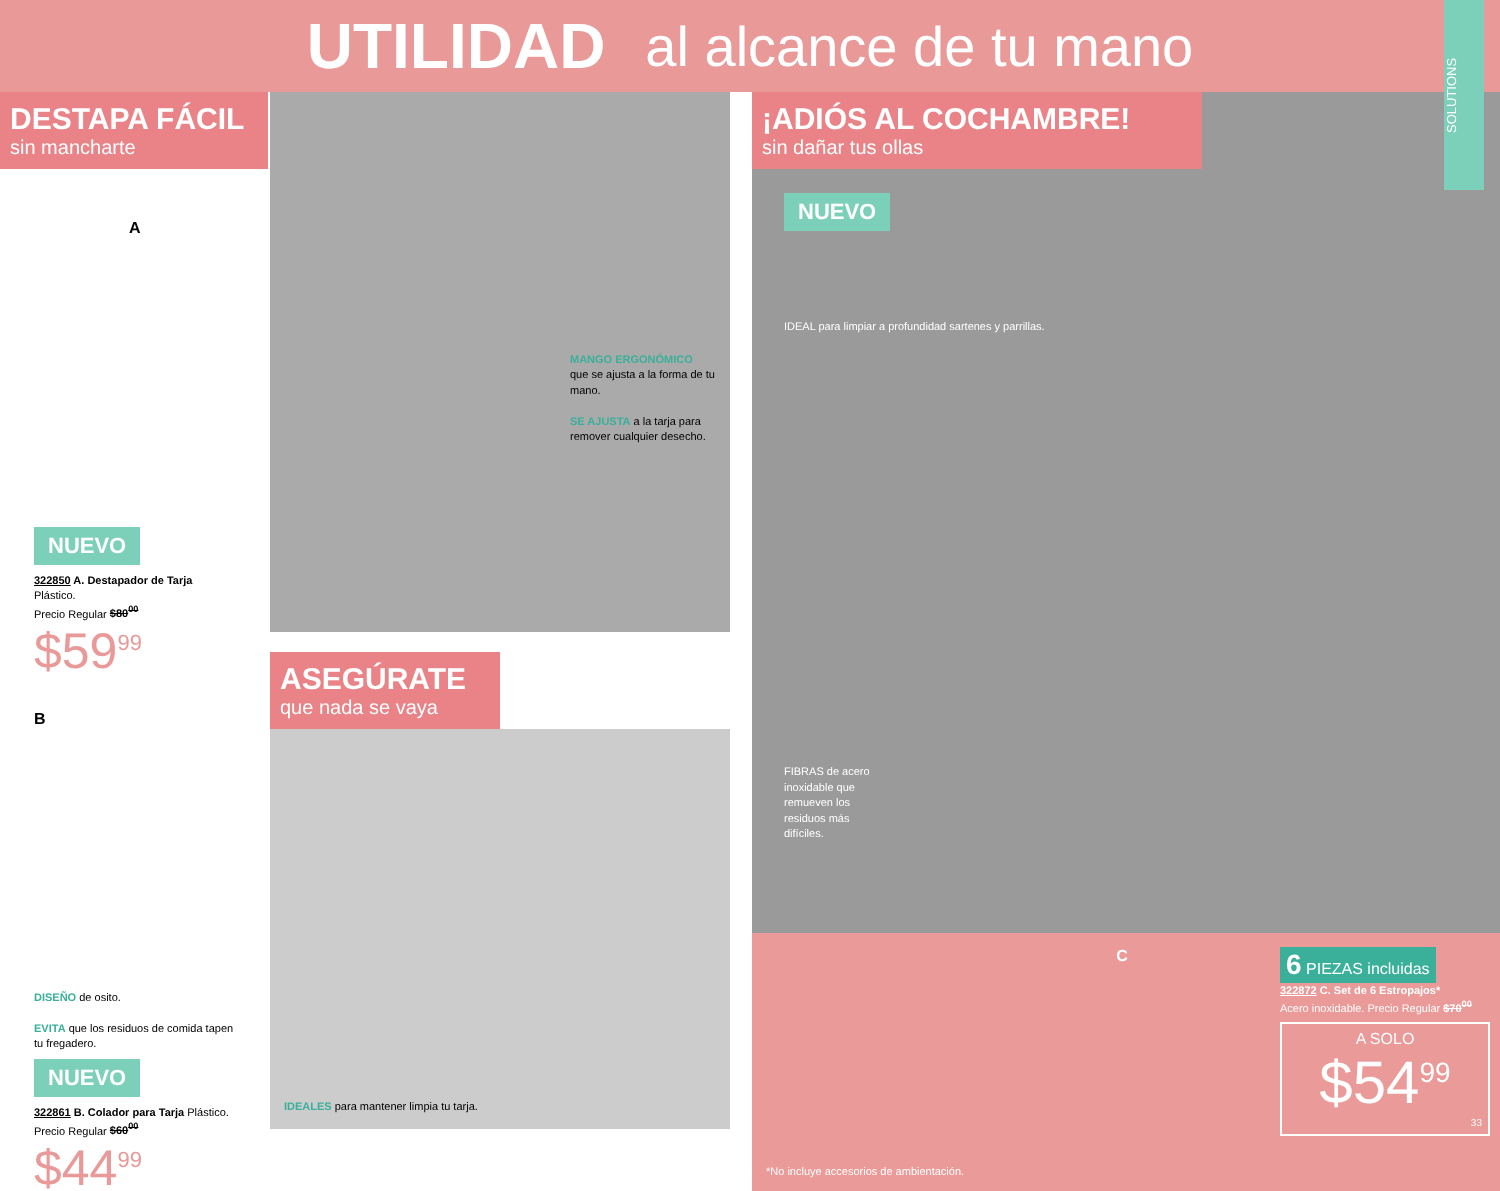UTILIDAD al alcance de tu mano
DESTAPA FÁCIL
sin mancharte
A
NUEVO
322850 A. Destapador de Tarja Plástico.
Precio Regular $80<sup>00</sup>
$59<sup>99</sup>
B
DISEÑO de osito.
EVITA que los residuos de comida tapen tu fregadero.
NUEVO
322861 B. Colador para Tarja Plástico.
Precio Regular $60<sup>00</sup>
$44<sup>99</sup>
MANGO ERGONÓMICO
que se ajusta a la forma de tu mano.
SE AJUSTA a la tarja para remover cualquier desecho.
ASEGÚRATE
que nada se vaya
IDEALES para mantener limpia tu tarja.
¡ADIÓS AL COCHAMBRE!
sin dañar tus ollas
NUEVO
IDEAL para limpiar a profundidad sartenes y parrillas.
FIBRAS de acero inoxidable que remueven los residuos más difíciles.
*No incluye accesorios de ambientación.
C
6 PIEZAS incluidas
322872 C. Set de 6 Estropajos*
Acero inoxidable. Precio Regular $70<sup>00</sup>
A SOLO
$54<sup>99</sup>
33
SOLUTIONS